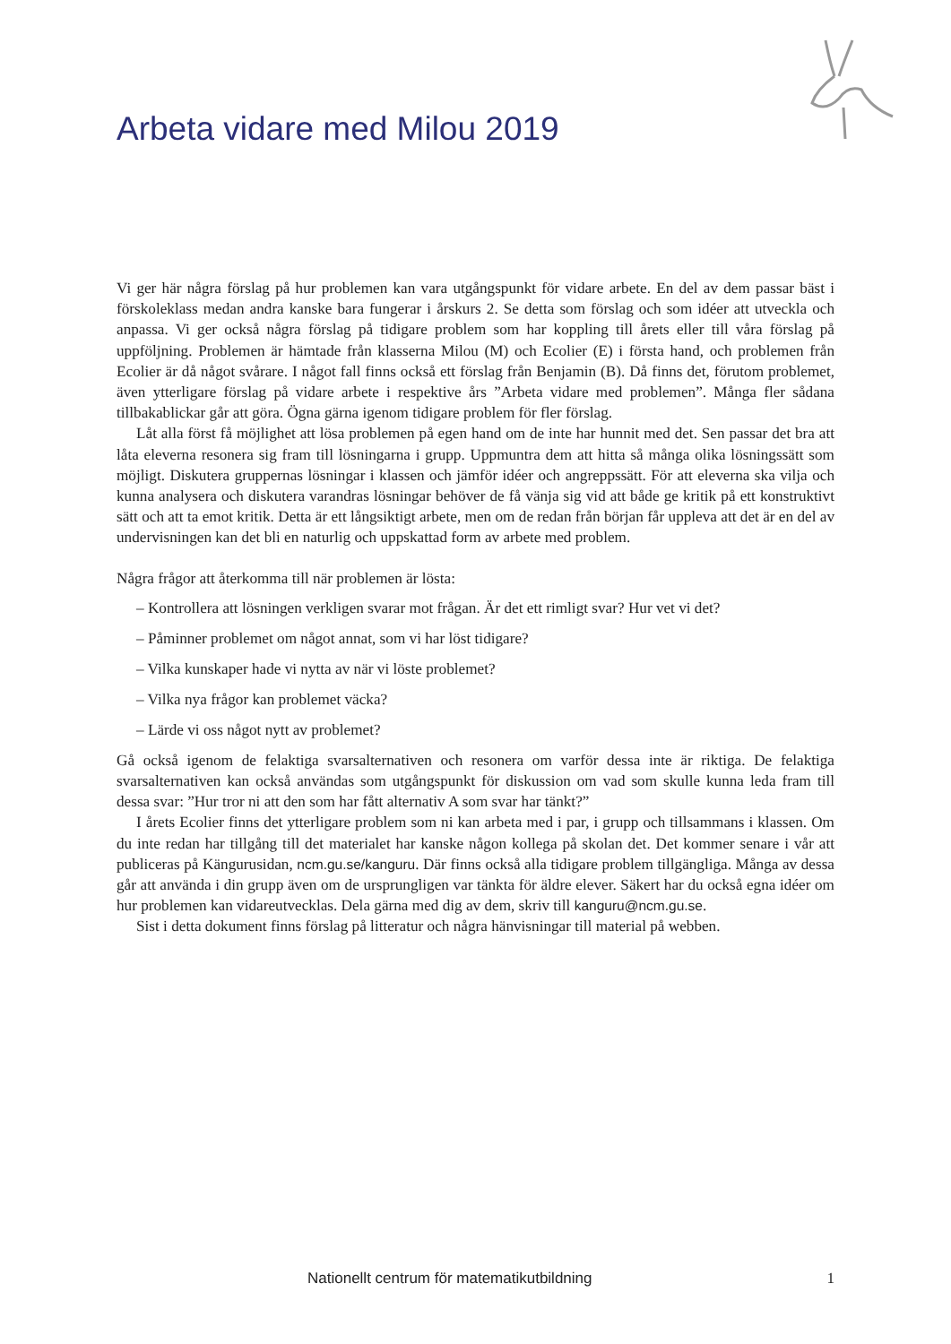Arbeta vidare med Milou 2019
Vi ger här några förslag på hur problemen kan vara utgångspunkt för vidare arbete. En del av dem passar bäst i förskoleklass medan andra kanske bara fungerar i årskurs 2. Se detta som förslag och som idéer att utveckla och anpassa. Vi ger också några förslag på tidigare problem som har koppling till årets eller till våra förslag på uppföljning. Problemen är hämtade från klasserna Milou (M) och Ecolier (E) i första hand, och problemen från Ecolier är då något svårare. I något fall finns också ett förslag från Benjamin (B). Då finns det, förutom problemet, även ytterligare förslag på vidare arbete i respektive års ”Arbeta vidare med problemen”. Många fler sådana tillbakablickar går att göra. Ögna gärna igenom tidigare problem för fler förslag.
Låt alla först få möjlighet att lösa problemen på egen hand om de inte har hunnit med det. Sen passar det bra att låta eleverna resonera sig fram till lösningarna i grupp. Uppmuntra dem att hitta så många olika lösningssätt som möjligt. Diskutera gruppernas lösningar i klassen och jämför idéer och angreppssätt. För att eleverna ska vilja och kunna analysera och diskutera varandras lösningar behöver de få vänja sig vid att både ge kritik på ett konstruktivt sätt och att ta emot kritik. Detta är ett långsiktigt arbete, men om de redan från början får uppleva att det är en del av undervisningen kan det bli en naturlig och uppskattad form av arbete med problem.
Några frågor att återkomma till när problemen är lösta:
– Kontrollera att lösningen verkligen svarar mot frågan. Är det ett rimligt svar? Hur vet vi det?
– Påminner problemet om något annat, som vi har löst tidigare?
– Vilka kunskaper hade vi nytta av när vi löste problemet?
– Vilka nya frågor kan problemet väcka?
– Lärde vi oss något nytt av problemet?
Gå också igenom de felaktiga svarsalternativen och resonera om varför dessa inte är riktiga. De felaktiga svarsalternativen kan också användas som utgångspunkt för diskussion om vad som skulle kunna leda fram till dessa svar: ”Hur tror ni att den som har fått alternativ A som svar har tänkt?”
I årets Ecolier finns det ytterligare problem som ni kan arbeta med i par, i grupp och tillsammans i klassen. Om du inte redan har tillgång till det materialet har kanske någon kollega på skolan det. Det kommer senare i vår att publiceras på Kängurusidan, ncm.gu.se/kanguru. Där finns också alla tidigare problem tillgängliga. Många av dessa går att använda i din grupp även om de ursprungligen var tänkta för äldre elever. Säkert har du också egna idéer om hur problemen kan vidareutvecklas. Dela gärna med dig av dem, skriv till kanguru@ncm.gu.se.
Sist i detta dokument finns förslag på litteratur och några hänvisningar till material på webben.
Nationellt centrum för matematikutbildning 1